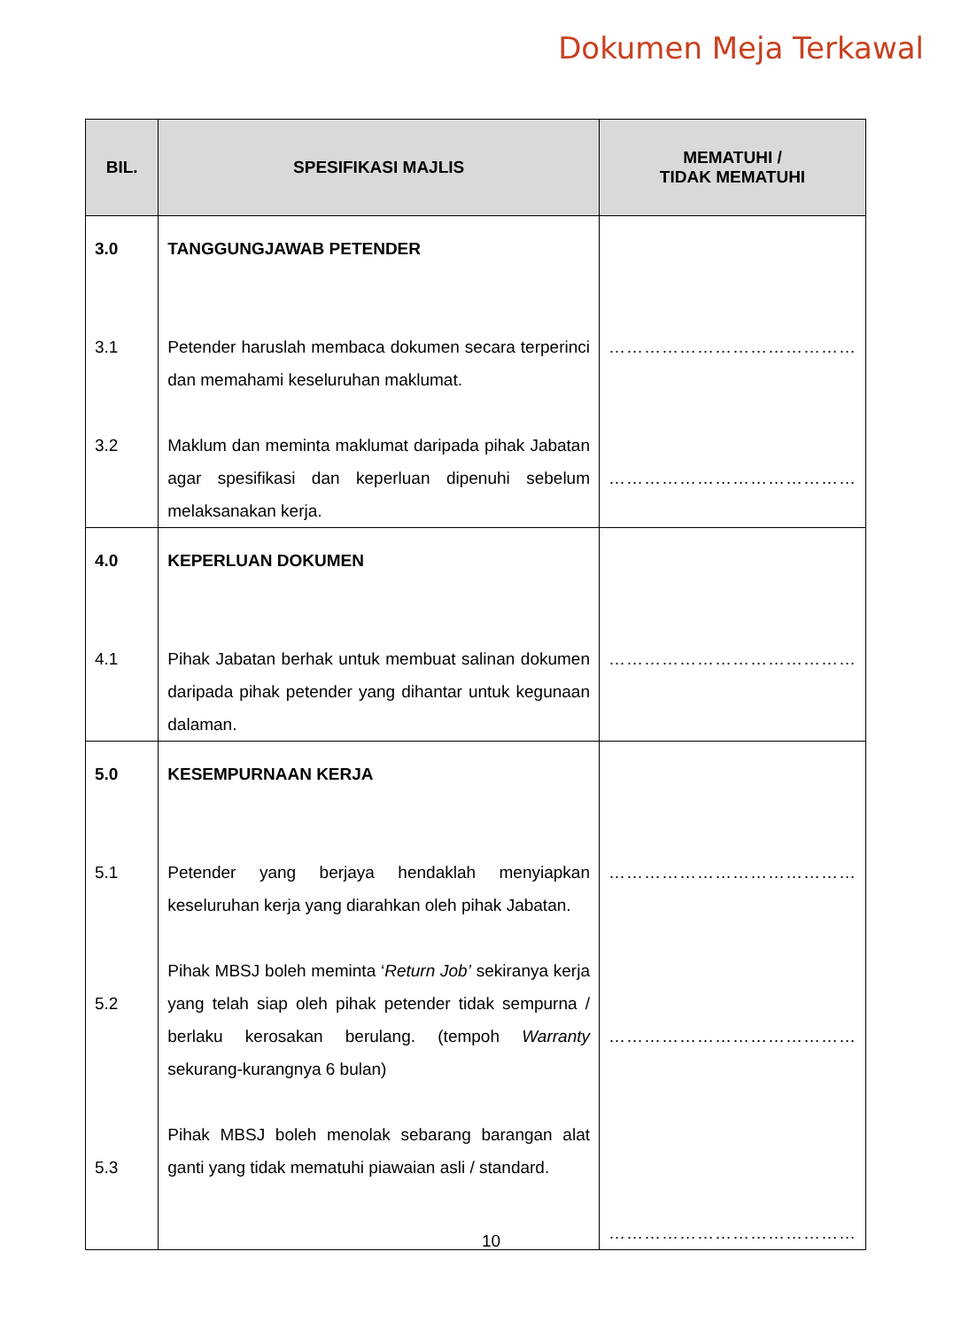Dokumen Meja Terkawal
| BIL. | SPESIFIKASI MAJLIS | MEMATUHI / TIDAK MEMATUHI |
| --- | --- | --- |
| 3.0 3.1 3.2 | TANGGUNGJAWAB PETENDER Petender haruslah membaca dokumen secara terperinci dan memahami keseluruhan maklumat. Maklum dan meminta maklumat daripada pihak Jabatan agar spesifikasi dan keperluan dipenuhi sebelum melaksanakan kerja. | …………………………………… …………………………………… |
| 4.0 4.1 | KEPERLUAN DOKUMEN Pihak Jabatan berhak untuk membuat salinan dokumen daripada pihak petender yang dihantar untuk kegunaan dalaman. | …………………………………… |
| 5.0 5.1 5.2 5.3 | KESEMPURNAAN KERJA Petender yang berjaya hendaklah menyiapkan keseluruhan kerja yang diarahkan oleh pihak Jabatan. Pihak MBSJ boleh meminta ‘ Return Job’ sekiranya kerja yang telah siap oleh pihak petender tidak sempurna / berlaku kerosakan berulang. (tempoh Warranty sekurang-kurangnya 6 bulan) Pihak MBSJ boleh menolak sebarang barangan alat ganti yang tidak mematuhi piawaian asli / standard. | …………………………………… …………………………………… …………………………………… |
10